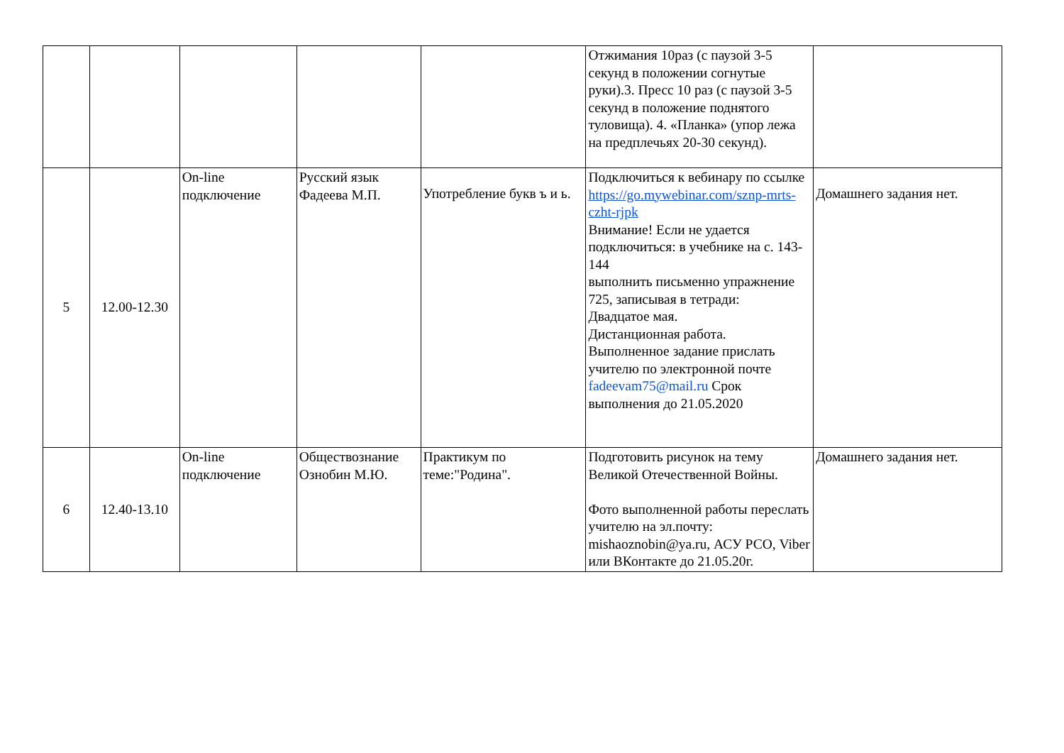| | | | | | Отжимания 10раз (с паузой 3-5 секунд в положении согнутые руки).3. Пресс 10 раз (с паузой 3-5 секунд в положение поднятого туловища). 4. «Планка» (упор лежа на предплечьях 20-30 секунд). | |
| 5 | 12.00-12.30 | On-line подключение | Русский язык Фадеева М.П. | Употребление букв ъ и ь. | Подключиться к вебинару по ссылке https://go.mywebinar.com/sznp-mrts-czht-rjpk Внимание! Если не удается подключиться: в учебнике на с. 143-144 выполнить письменно упражнение 725, записывая в тетради: Двадцатое мая. Дистанционная работа. Выполненное задание прислать учителю по электронной почте fadeevam75@mail.ru Срок выполнения до 21.05.2020 | Домашнего задания нет. |
| 6 | 12.40-13.10 | On-line подключение | Обществознание Ознобин М.Ю. | Практикум по теме:"Родина". | Подготовить рисунок на тему Великой Отечественной Войны. Фото выполненной работы переслать учителю на эл.почту: mishaoznobin@ya.ru, АСУ РСО, Viber или ВКонтакте до 21.05.20г. | Домашнего задания нет. |